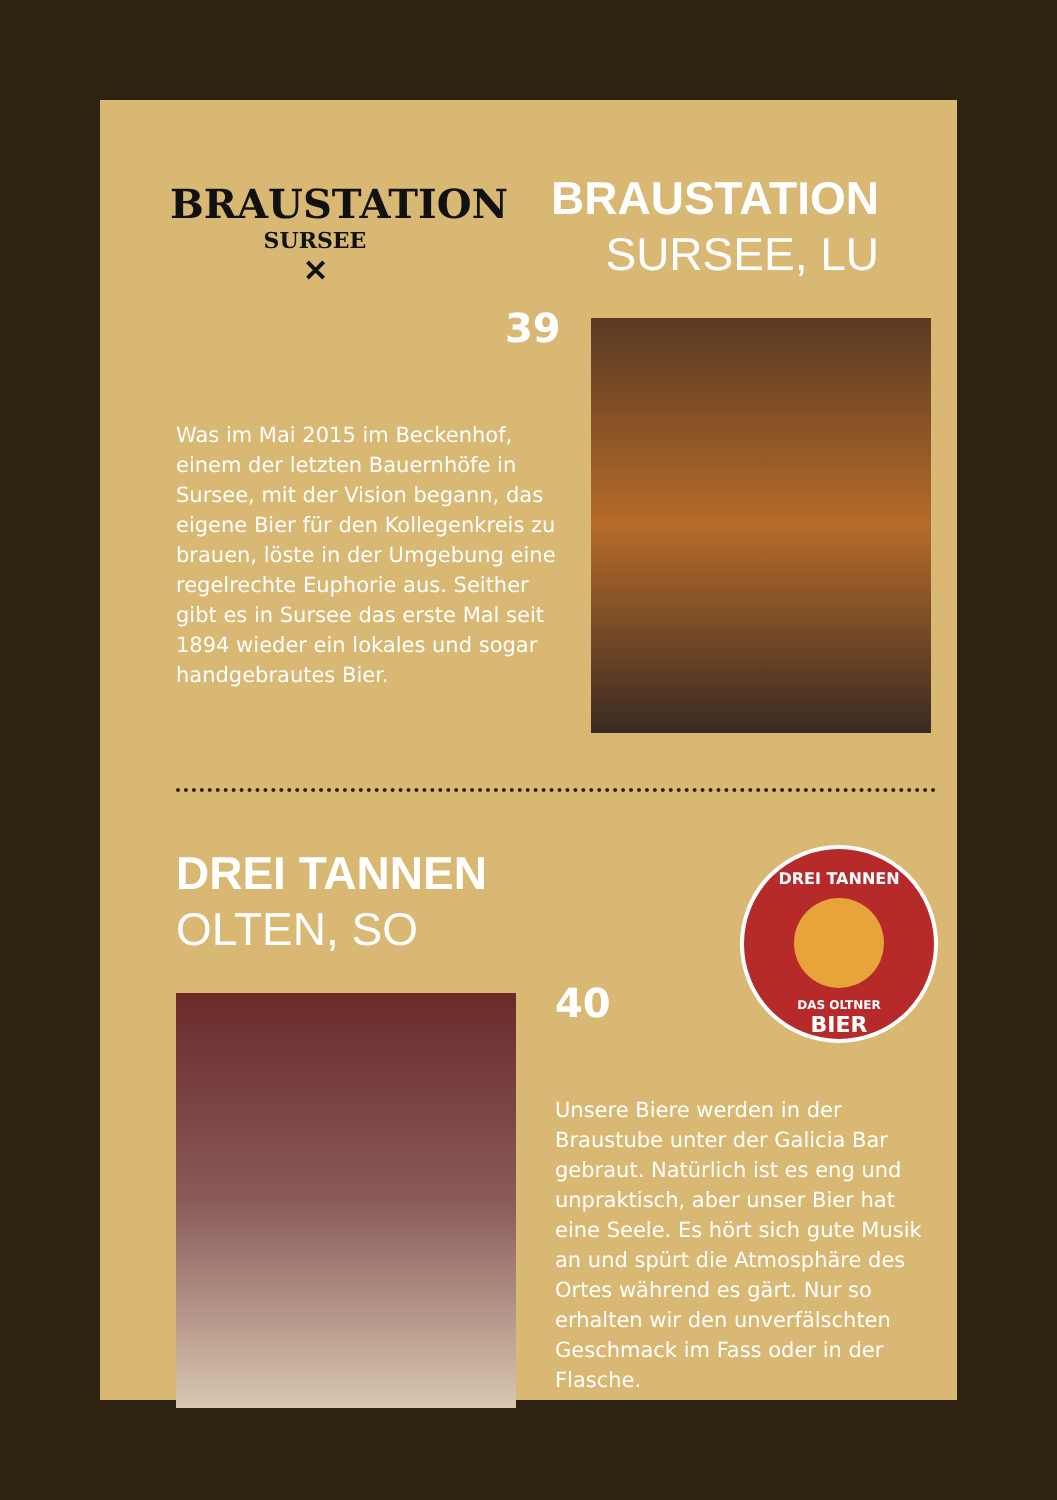BRAUSTATION
SURSEE
✕
BRAUSTATION
SURSEE, LU
39
Was im Mai 2015 im Beckenhof, einem der letzten Bauernhöfe in Sursee, mit der Vision begann, das eigene Bier für den Kolle­genkreis zu brauen, löste in der Umgebung eine regelrechte Euphorie aus. Seither gibt es in Sursee das erste Mal seit 1894 wieder ein lokales und sogar handgebrautes Bier.
DREI TANNEN
OLTEN, SO
DREI TANNEN
DAS OLTNER
BIER
40
Unsere Biere werden in der Braustube unter der Galicia Bar gebraut. Natürlich ist es eng und unpraktisch, aber unser Bier hat eine Seele. Es hört sich gute Musik an und spürt die Atmosphäre des Ortes während es gärt. Nur so erhalten wir den unverfälschten Geschmack im Fass oder in der Flasche.